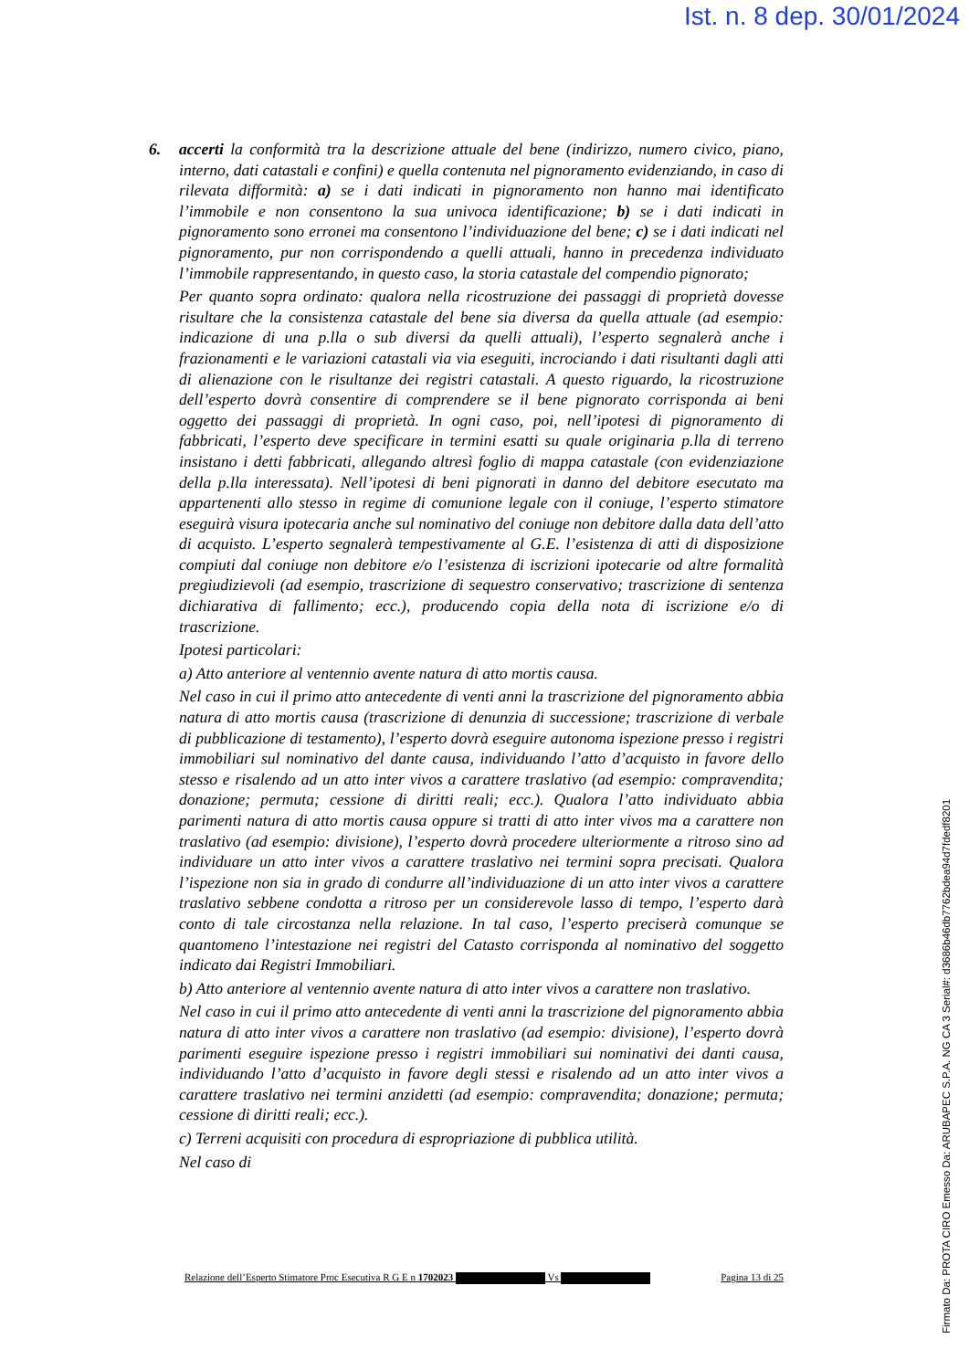Ist. n. 8 dep. 30/01/2024
6. accerti la conformità tra la descrizione attuale del bene (indirizzo, numero civico, piano, interno, dati catastali e confini) e quella contenuta nel pignoramento evidenziando, in caso di rilevata difformità: a) se i dati indicati in pignoramento non hanno mai identificato l’immobile e non consentono la sua univoca identificazione; b) se i dati indicati in pignoramento sono erronei ma consentono l’individuazione del bene; c) se i dati indicati nel pignoramento, pur non corrispondendo a quelli attuali, hanno in precedenza individuato l’immobile rappresentando, in questo caso, la storia catastale del compendio pignorato;
Per quanto sopra ordinato: qualora nella ricostruzione dei passaggi di proprietà dovesse risultare che la consistenza catastale del bene sia diversa da quella attuale (ad esempio: indicazione di una p.lla o sub diversi da quelli attuali), l’esperto segnalerà anche i frazionamenti e le variazioni catastali via via eseguiti, incrociando i dati risultanti dagli atti di alienazione con le risultanze dei registri catastali. A questo riguardo, la ricostruzione dell’esperto dovrà consentire di comprendere se il bene pignorato corrisponda ai beni oggetto dei passaggi di proprietà. In ogni caso, poi, nell’ipotesi di pignoramento di fabbricati, l’esperto deve specificare in termini esatti su quale originaria p.lla di terreno insistano i detti fabbricati, allegando altresì foglio di mappa catastale (con evidenziazione della p.lla interessata). Nell’ipotesi di beni pignorati in danno del debitore esecutato ma appartenenti allo stesso in regime di comunione legale con il coniuge, l’esperto stimatore eseguirà visura ipotecaria anche sul nominativo del coniuge non debitore dalla data dell’atto di acquisto. L’esperto segnalerà tempestivamente al G.E. l’esistenza di atti di disposizione compiuti dal coniuge non debitore e/o l’esistenza di iscrizioni ipotecarie od altre formalità pregiudizievoli (ad esempio, trascrizione di sequestro conservativo; trascrizione di sentenza dichiarativa di fallimento; ecc.), producendo copia della nota di iscrizione e/o di trascrizione.
Ipotesi particolari:
a) Atto anteriore al ventennio avente natura di atto mortis causa.
Nel caso in cui il primo atto antecedente di venti anni la trascrizione del pignoramento abbia natura di atto mortis causa (trascrizione di denunzia di successione; trascrizione di verbale di pubblicazione di testamento), l’esperto dovrà eseguire autonoma ispezione presso i registri immobiliari sul nominativo del dante causa, individuando l’atto d’acquisto in favore dello stesso e risalendo ad un atto inter vivos a carattere traslativo (ad esempio: compravendita; donazione; permuta; cessione di diritti reali; ecc.). Qualora l’atto individuato abbia parimenti natura di atto mortis causa oppure si tratti di atto inter vivos ma a carattere non traslativo (ad esempio: divisione), l’esperto dovrà procedere ulteriormente a ritroso sino ad individuare un atto inter vivos a carattere traslativo nei termini sopra precisati. Qualora l’ispezione non sia in grado di condurre all’individuazione di un atto inter vivos a carattere traslativo sebbene condotta a ritroso per un considerevole lasso di tempo, l’esperto darà conto di tale circostanza nella relazione. In tal caso, l’esperto preciserà comunque se quantomeno l’intestazione nei registri del Catasto corrisponda al nominativo del soggetto indicato dai Registri Immobiliari.
b) Atto anteriore al ventennio avente natura di atto inter vivos a carattere non traslativo.
Nel caso in cui il primo atto antecedente di venti anni la trascrizione del pignoramento abbia natura di atto inter vivos a carattere non traslativo (ad esempio: divisione), l’esperto dovrà parimenti eseguire ispezione presso i registri immobiliari sui nominativi dei danti causa, individuando l’atto d’acquisto in favore degli stessi e risalendo ad un atto inter vivos a carattere traslativo nei termini anzidetti (ad esempio: compravendita; donazione; permuta; cessione di diritti reali; ecc.).
c) Terreni acquisiti con procedura di espropriazione di pubblica utilità.
Nel caso di
Relazione dell’Esperto Stimatore Proc Esecutiva R G E n 1702023 Vs Pagina 13 di 25
Firmato Da: PROTA CIRO Emesso Da: ARUBAPEC S.P.A. NG CA 3 Serial#: d3686b46db7762bdea94d7fdedf8201